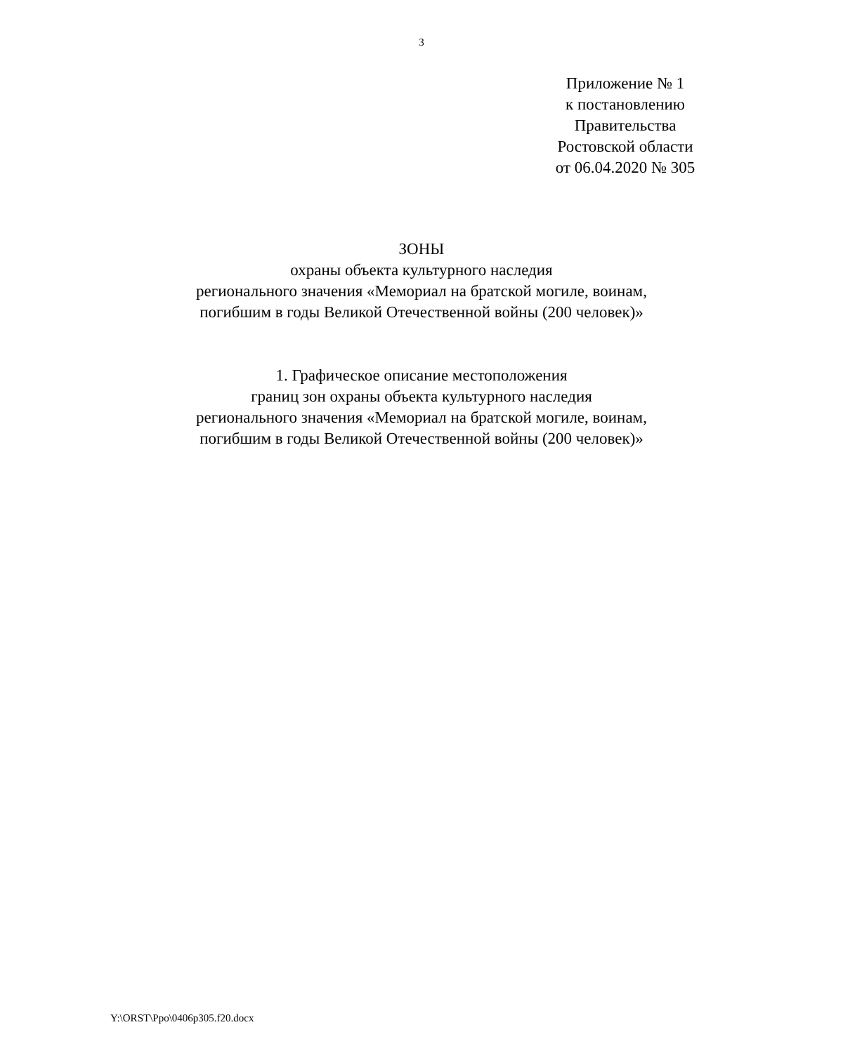3
Приложение № 1
к постановлению
Правительства
Ростовской области
от 06.04.2020 № 305
ЗОНЫ
охраны объекта культурного наследия
регионального значения «Мемориал на братской могиле, воинам,
погибшим в годы Великой Отечественной войны (200 человек)»
1. Графическое описание местоположения
границ зон охраны объекта культурного наследия
регионального значения «Мемориал на братской могиле, воинам,
погибшим в годы Великой Отечественной войны (200 человек)»
Y:\ORST\Ppo\0406p305.f20.docx